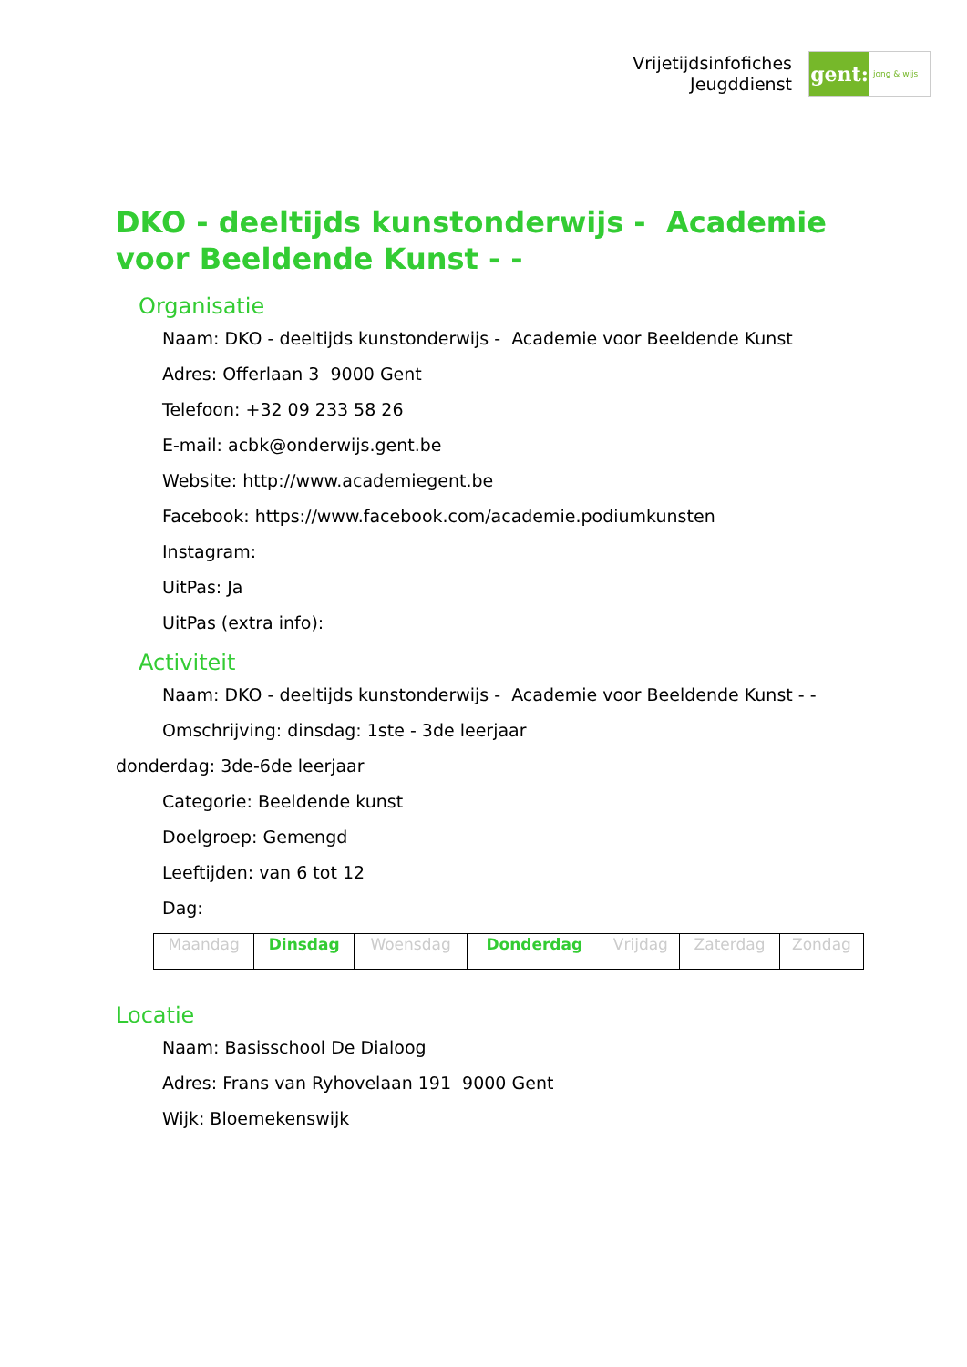Vrijetijdsinfofiches
Jeugddienst
gent:
jong & wijs
DKO - deeltijds kunstonderwijs - Academie voor Beeldende Kunst - -
Organisatie
Naam: DKO - deeltijds kunstonderwijs - Academie voor Beeldende Kunst
Adres: Offerlaan 3 9000 Gent
Telefoon: +32 09 233 58 26
E-mail: acbk@onderwijs.gent.be
Website: http://www.academiegent.be
Facebook: https://www.facebook.com/academie.podiumkunsten
Instagram:
UitPas: Ja
UitPas (extra info):
Activiteit
Naam: DKO - deeltijds kunstonderwijs - Academie voor Beeldende Kunst - -
Omschrijving: dinsdag: 1ste - 3de leerjaar
donderdag: 3de-6de leerjaar
Categorie: Beeldende kunst
Doelgroep: Gemengd
Leeftijden: van 6 tot 12
Dag:
| Maandag | Dinsdag | Woensdag | Donderdag | Vrijdag | Zaterdag | Zondag |
Locatie
Naam: Basisschool De Dialoog
Adres: Frans van Ryhovelaan 191 9000 Gent
Wijk: Bloemekenswijk